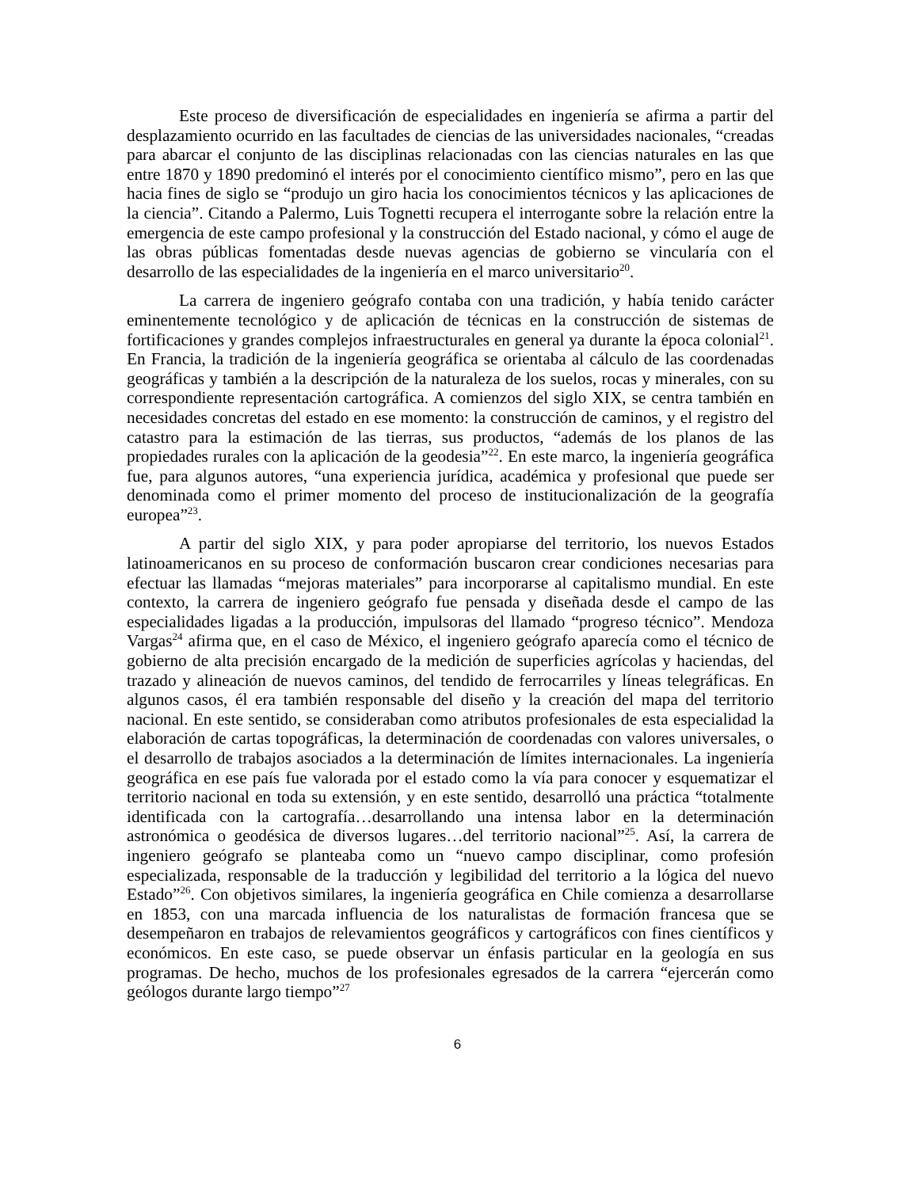Este proceso de diversificación de especialidades en ingeniería se afirma a partir del desplazamiento ocurrido en las facultades de ciencias de las universidades nacionales, “creadas para abarcar el conjunto de las disciplinas relacionadas con las ciencias naturales en las que entre 1870 y 1890 predominó el interés por el conocimiento científico mismo”, pero en las que hacia fines de siglo se “produjo un giro hacia los conocimientos técnicos y las aplicaciones de la ciencia”. Citando a Palermo, Luis Tognetti recupera el interrogante sobre la relación entre la emergencia de este campo profesional y la construcción del Estado nacional, y cómo el auge de las obras públicas fomentadas desde nuevas agencias de gobierno se vincularía con el desarrollo de las especialidades de la ingeniería en el marco universitario<sup>20</sup>.
La carrera de ingeniero geógrafo contaba con una tradición, y había tenido carácter eminentemente tecnológico y de aplicación de técnicas en la construcción de sistemas de fortificaciones y grandes complejos infraestructurales en general ya durante la época colonial<sup>21</sup>. En Francia, la tradición de la ingeniería geográfica se orientaba al cálculo de las coordenadas geográficas y también a la descripción de la naturaleza de los suelos, rocas y minerales, con su correspondiente representación cartográfica. A comienzos del siglo XIX, se centra también en necesidades concretas del estado en ese momento: la construcción de caminos, y el registro del catastro para la estimación de las tierras, sus productos, “además de los planos de las propiedades rurales con la aplicación de la geodesia”<sup>22</sup>. En este marco, la ingeniería geográfica fue, para algunos autores, “una experiencia jurídica, académica y profesional que puede ser denominada como el primer momento del proceso de institucionalización de la geografía europea”<sup>23</sup>.
A partir del siglo XIX, y para poder apropiarse del territorio, los nuevos Estados latinoamericanos en su proceso de conformación buscaron crear condiciones necesarias para efectuar las llamadas “mejoras materiales” para incorporarse al capitalismo mundial. En este contexto, la carrera de ingeniero geógrafo fue pensada y diseñada desde el campo de las especialidades ligadas a la producción, impulsoras del llamado “progreso técnico”. Mendoza Vargas<sup>24</sup> afirma que, en el caso de México, el ingeniero geógrafo aparecía como el técnico de gobierno de alta precisión encargado de la medición de superficies agrícolas y haciendas, del trazado y alineación de nuevos caminos, del tendido de ferrocarriles y líneas telegráficas. En algunos casos, él era también responsable del diseño y la creación del mapa del territorio nacional. En este sentido, se consideraban como atributos profesionales de esta especialidad la elaboración de cartas topográficas, la determinación de coordenadas con valores universales, o el desarrollo de trabajos asociados a la determinación de límites internacionales. La ingeniería geográfica en ese país fue valorada por el estado como la vía para conocer y esquematizar el territorio nacional en toda su extensión, y en este sentido, desarrolló una práctica “totalmente identificada con la cartografía…desarrollando una intensa labor en la determinación astronómica o geodésica de diversos lugares…del territorio nacional”<sup>25</sup>. Así, la carrera de ingeniero geógrafo se planteaba como un “nuevo campo disciplinar, como profesión especializada, responsable de la traducción y legibilidad del territorio a la lógica del nuevo Estado”<sup>26</sup>. Con objetivos similares, la ingeniería geográfica en Chile comienza a desarrollarse en 1853, con una marcada influencia de los naturalistas de formación francesa que se desempeñaron en trabajos de relevamientos geográficos y cartográficos con fines científicos y económicos. En este caso, se puede observar un énfasis particular en la geología en sus programas. De hecho, muchos de los profesionales egresados de la carrera “ejercerán como geólogos durante largo tiempo”<sup>27</sup>
6